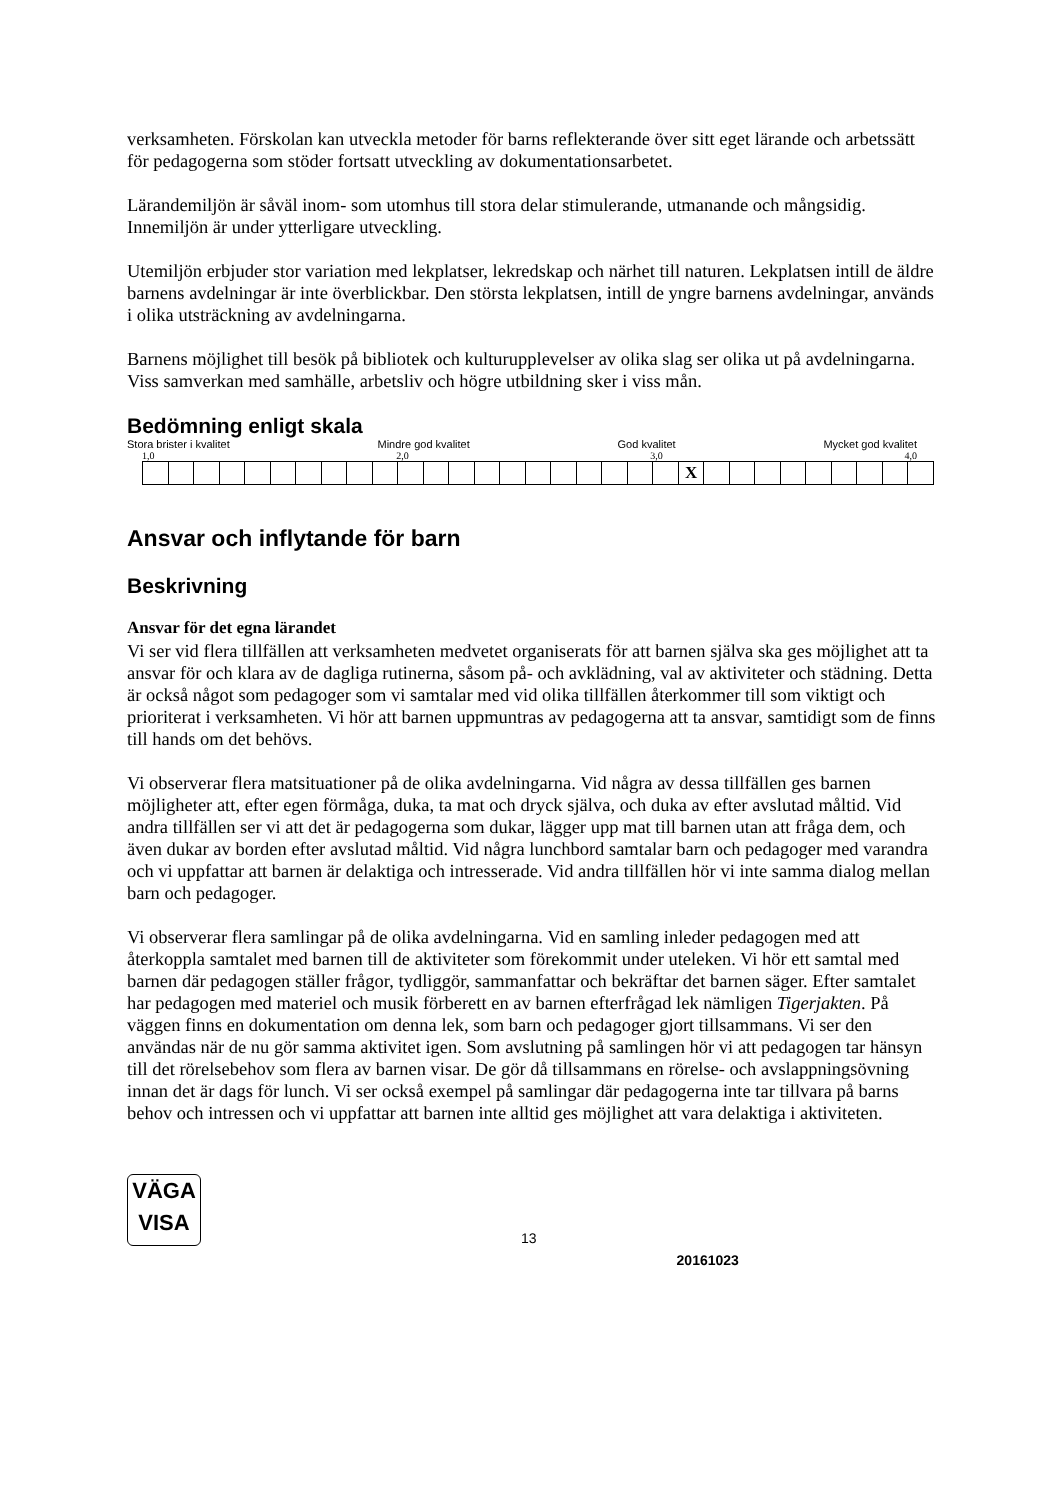verksamheten. Förskolan kan utveckla metoder för barns reflekterande över sitt eget lärande och arbetssätt för pedagogerna som stöder fortsatt utveckling av dokumentationsarbetet.
Lärandemiljön är såväl inom- som utomhus till stora delar stimulerande, utmanande och mångsidig. Innemiljön är under ytterligare utveckling.
Utemiljön erbjuder stor variation med lekplatser, lekredskap och närhet till naturen. Lekplatsen intill de äldre barnens avdelningar är inte överblickbar. Den största lekplatsen, intill de yngre barnens avdelningar, används i olika utsträckning av avdelningarna.
Barnens möjlighet till besök på bibliotek och kulturupplevelser av olika slag ser olika ut på avdelningarna. Viss samverkan med samhälle, arbetsliv och högre utbildning sker i viss mån.
Bedömning enligt skala
Stora brister i kvalitet Mindre god kvalitet God kvalitet Mycket god kvalitet
1,0 2,0 3,0 4,0
| | | | | | | | | | | | | | | | | | | | | | X | | | | | | | | | |
Ansvar och inflytande för barn
Beskrivning
Ansvar för det egna lärandet
Vi ser vid flera tillfällen att verksamheten medvetet organiserats för att barnen själva ska ges möjlighet att ta ansvar för och klara av de dagliga rutinerna, såsom på- och avklädning, val av aktiviteter och städning. Detta är också något som pedagoger som vi samtalar med vid olika tillfällen återkommer till som viktigt och prioriterat i verksamheten. Vi hör att barnen uppmuntras av pedagogerna att ta ansvar, samtidigt som de finns till hands om det behövs.
Vi observerar flera matsituationer på de olika avdelningarna. Vid några av dessa tillfällen ges barnen möjligheter att, efter egen förmåga, duka, ta mat och dryck själva, och duka av efter avslutad måltid. Vid andra tillfällen ser vi att det är pedagogerna som dukar, lägger upp mat till barnen utan att fråga dem, och även dukar av borden efter avslutad måltid. Vid några lunchbord samtalar barn och pedagoger med varandra och vi uppfattar att barnen är delaktiga och intresserade. Vid andra tillfällen hör vi inte samma dialog mellan barn och pedagoger.
Vi observerar flera samlingar på de olika avdelningarna. Vid en samling inleder pedagogen med att återkoppla samtalet med barnen till de aktiviteter som förekommit under uteleken. Vi hör ett samtal med barnen där pedagogen ställer frågor, tydliggör, sammanfattar och bekräftar det barnen säger. Efter samtalet har pedagogen med materiel och musik förberett en av barnen efterfrågad lek nämligen Tigerjakten. På väggen finns en dokumentation om denna lek, som barn och pedagoger gjort tillsammans. Vi ser den användas när de nu gör samma aktivitet igen. Som avslutning på samlingen hör vi att pedagogen tar hänsyn till det rörelsebehov som flera av barnen visar. De gör då tillsammans en rörelse- och avslappningsövning innan det är dags för lunch. Vi ser också exempel på samlingar där pedagogerna inte tar tillvara på barns behov och intressen och vi uppfattar att barnen inte alltid ges möjlighet att vara delaktiga i aktiviteten.
VÄGA
VISA
13
20161023